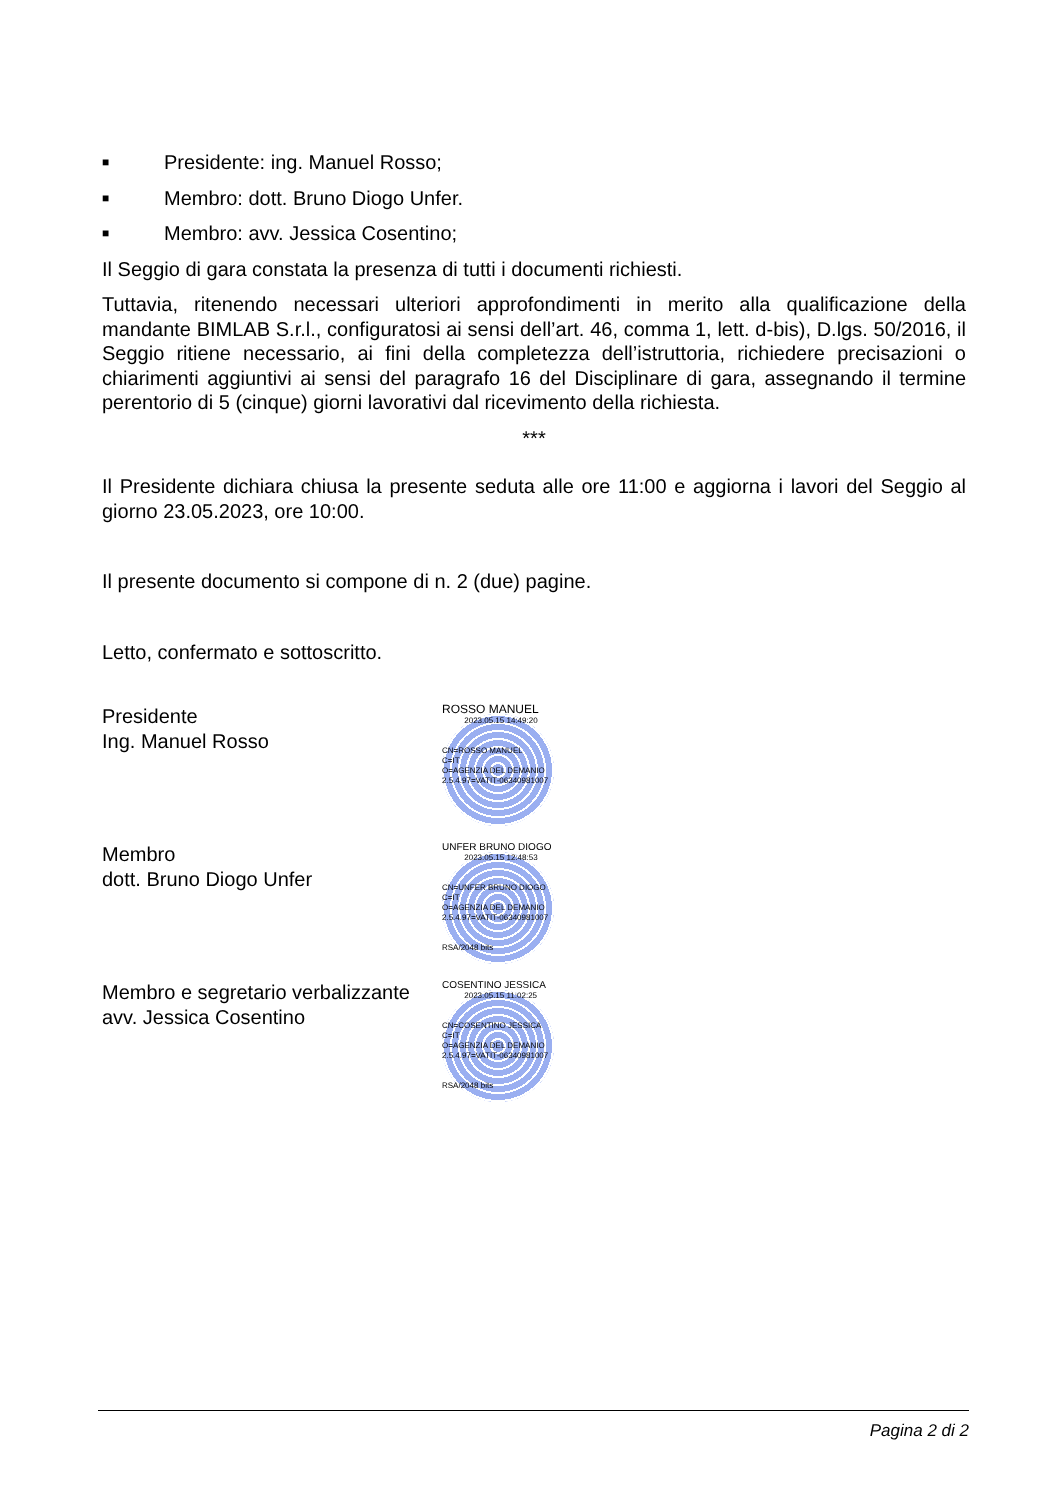■ Presidente: ing. Manuel Rosso;
■ Membro: dott. Bruno Diogo Unfer.
■ Membro: avv. Jessica Cosentino;
Il Seggio di gara constata la presenza di tutti i documenti richiesti.
Tuttavia, ritenendo necessari ulteriori approfondimenti in merito alla qualificazione della mandante BIMLAB S.r.l., configuratosi ai sensi dell’art. 46, comma 1, lett. d-bis), D.lgs. 50/2016, il Seggio ritiene necessario, ai fini della completezza dell’istruttoria, richiedere precisazioni o chiarimenti aggiuntivi ai sensi del paragrafo 16 del Disciplinare di gara, assegnando il termine perentorio di 5 (cinque) giorni lavorativi dal ricevimento della richiesta.
***
Il Presidente dichiara chiusa la presente seduta alle ore 11:00 e aggiorna i lavori del Seggio al giorno 23.05.2023, ore 10:00.
Il presente documento si compone di n. 2 (due) pagine.
Letto, confermato e sottoscritto.
Presidente
Ing. Manuel Rosso
ROSSO MANUEL
2023.05.15 14:49:20
CN=ROSSO MANUEL
C=IT
O=AGENZIA DEL DEMANIO
2.5.4.97=VATIT-06340981007
Membro
dott. Bruno Diogo Unfer
UNFER BRUNO DIOGO
2023.05.15 12:48:53
CN=UNFER BRUNO DIOGO
C=IT
O=AGENZIA DEL DEMANIO
2.5.4.97=VATIT-06340981007
RSA/2048 bits
Membro e segretario verbalizzante
avv. Jessica Cosentino
COSENTINO JESSICA
2023.05.15 11:02:25
CN=COSENTINO JESSICA
C=IT
O=AGENZIA DEL DEMANIO
2.5.4.97=VATIT-06340981007
RSA/2048 bits
Pagina 2 di 2